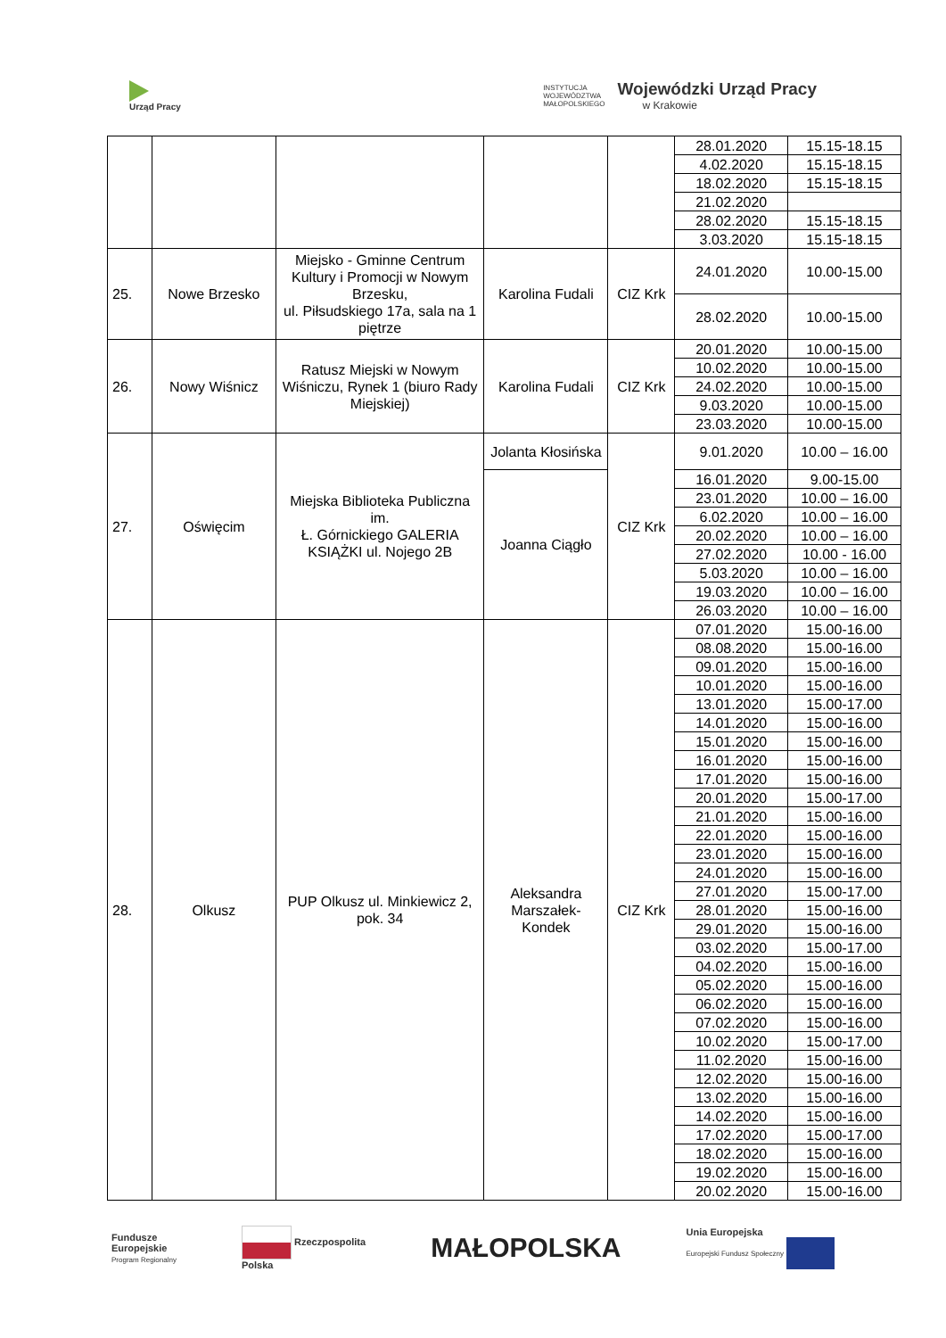Urząd Pracy
INSTYTUCJA
WOJEWÓDZTWA
MAŁOPOLSKIEGO
Wojewódzki Urząd Pracy
w Krakowie
| | | | | | 28.01.2020 | 15.15-18.15 |
| | | | | | 4.02.2020 | 15.15-18.15 |
| | | | | | 18.02.2020 | 15.15-18.15 |
| | | | | | 21.02.2020 | |
| | | | | | 28.02.2020 | 15.15-18.15 |
| | | | | | 3.03.2020 | 15.15-18.15 |
| 25. | Nowe Brzesko | Miejsko - Gminne Centrum Kultury i Promocji w Nowym Brzesku, ul. Piłsudskiego 17a, sala na 1 piętrze | Karolina Fudali | CIZ Krk | 24.01.2020 | 10.00-15.00 |
| | | | | | 28.02.2020 | 10.00-15.00 |
| 26. | Nowy Wiśnicz | Ratusz Miejski w Nowym Wiśniczu, Rynek 1 (biuro Rady Miejskiej) | Karolina Fudali | CIZ Krk | 20.01.2020 | 10.00-15.00 |
| | | | | | 10.02.2020 | 10.00-15.00 |
| | | | | | 24.02.2020 | 10.00-15.00 |
| | | | | | 9.03.2020 | 10.00-15.00 |
| | | | | | 23.03.2020 | 10.00-15.00 |
| 27. | Oświęcim | Miejska Biblioteka Publiczna im. Ł. Górnickiego GALERIA KSIĄŻKI ul. Nojego 2B | Jolanta Kłosińska | CIZ Krk | 9.01.2020 | 10.00 – 16.00 |
| | | | Joanna Ciągło | | 16.01.2020 | 9.00-15.00 |
| | | | | | 23.01.2020 | 10.00 – 16.00 |
| | | | | | 6.02.2020 | 10.00 – 16.00 |
| | | | | | 20.02.2020 | 10.00 – 16.00 |
| | | | | | 27.02.2020 | 10.00 - 16.00 |
| | | | | | 5.03.2020 | 10.00 – 16.00 |
| | | | | | 19.03.2020 | 10.00 – 16.00 |
| | | | | | 26.03.2020 | 10.00 – 16.00 |
| 28. | Olkusz | PUP Olkusz ul. Minkiewicz 2, pok. 34 | Aleksandra Marszałek-Kondek | CIZ Krk | 07.01.2020 | 15.00-16.00 |
| | | | | | 08.08.2020 | 15.00-16.00 |
| | | | | | 09.01.2020 | 15.00-16.00 |
| | | | | | 10.01.2020 | 15.00-16.00 |
| | | | | | 13.01.2020 | 15.00-17.00 |
| | | | | | 14.01.2020 | 15.00-16.00 |
| | | | | | 15.01.2020 | 15.00-16.00 |
| | | | | | 16.01.2020 | 15.00-16.00 |
| | | | | | 17.01.2020 | 15.00-16.00 |
| | | | | | 20.01.2020 | 15.00-17.00 |
| | | | | | 21.01.2020 | 15.00-16.00 |
| | | | | | 22.01.2020 | 15.00-16.00 |
| | | | | | 23.01.2020 | 15.00-16.00 |
| | | | | | 24.01.2020 | 15.00-16.00 |
| | | | | | 27.01.2020 | 15.00-17.00 |
| | | | | | 28.01.2020 | 15.00-16.00 |
| | | | | | 29.01.2020 | 15.00-16.00 |
| | | | | | 03.02.2020 | 15.00-17.00 |
| | | | | | 04.02.2020 | 15.00-16.00 |
| | | | | | 05.02.2020 | 15.00-16.00 |
| | | | | | 06.02.2020 | 15.00-16.00 |
| | | | | | 07.02.2020 | 15.00-16.00 |
| | | | | | 10.02.2020 | 15.00-17.00 |
| | | | | | 11.02.2020 | 15.00-16.00 |
| | | | | | 12.02.2020 | 15.00-16.00 |
| | | | | | 13.02.2020 | 15.00-16.00 |
| | | | | | 14.02.2020 | 15.00-16.00 |
| | | | | | 17.02.2020 | 15.00-17.00 |
| | | | | | 18.02.2020 | 15.00-16.00 |
| | | | | | 19.02.2020 | 15.00-16.00 |
| | | | | | 20.02.2020 | 15.00-16.00 |
Fundusze
Europejskie
Program Regionalny
Rzeczpospolita
Polska
MAŁOPOLSKA
Unia Europejska
Europejski Fundusz Społeczny